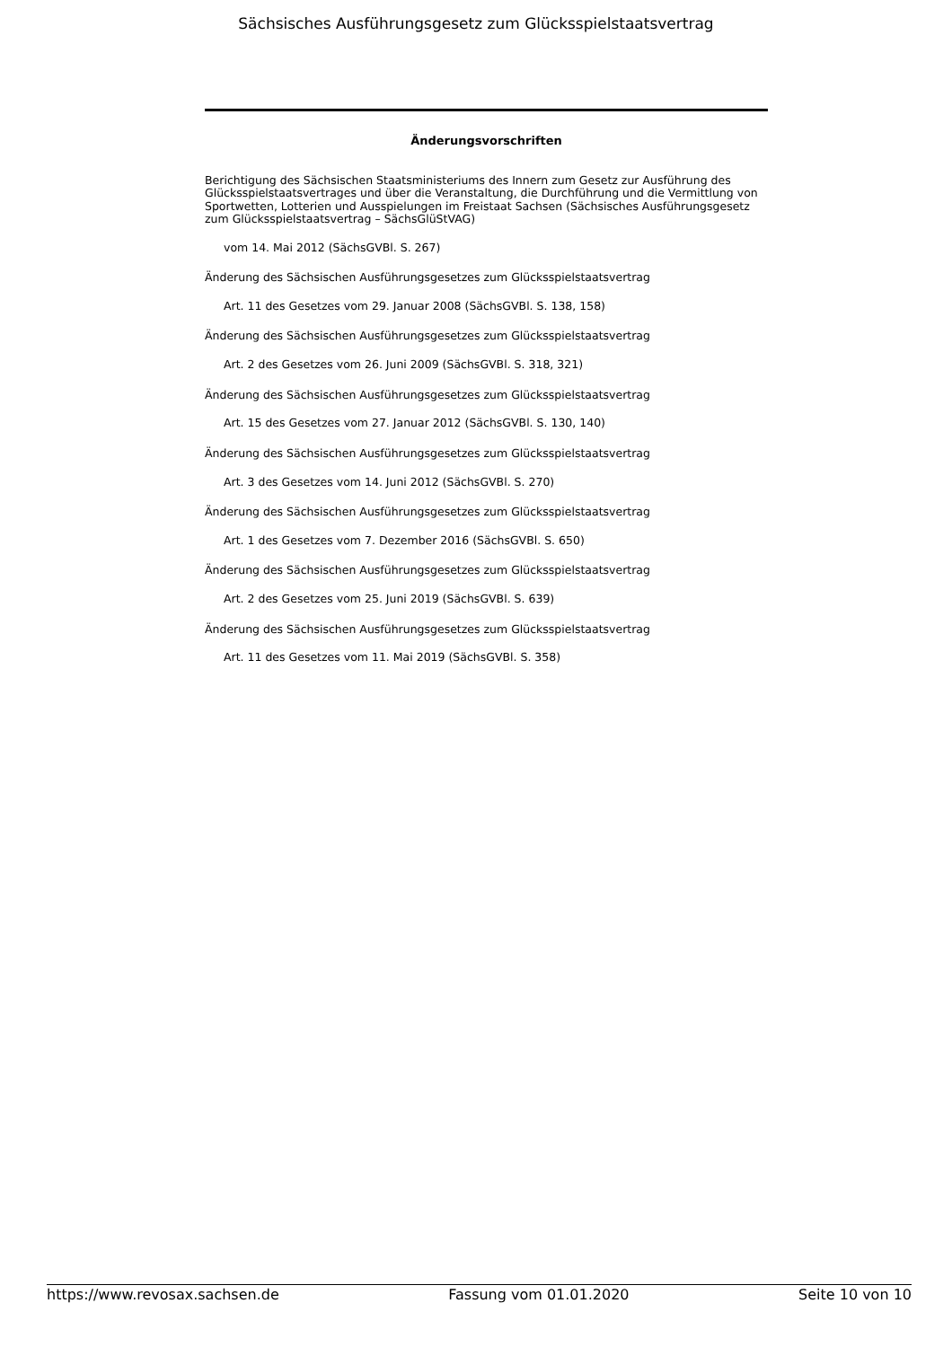Sächsisches Ausführungsgesetz zum Glücksspielstaatsvertrag
Änderungsvorschriften
Berichtigung des Sächsischen Staatsministeriums des Innern zum Gesetz zur Ausführung des Glücksspielstaatsvertrages und über die Veranstaltung, die Durchführung und die Vermittlung von Sportwetten, Lotterien und Ausspielungen im Freistaat Sachsen (Sächsisches Ausführungsgesetz zum Glücksspielstaatsvertrag – SächsGlüStVAG)
vom 14. Mai 2012 (SächsGVBl. S. 267)
Änderung des Sächsischen Ausführungsgesetzes zum Glücksspielstaatsvertrag
Art. 11 des Gesetzes vom 29. Januar 2008 (SächsGVBl. S. 138, 158)
Änderung des Sächsischen Ausführungsgesetzes zum Glücksspielstaatsvertrag
Art. 2 des Gesetzes vom 26. Juni 2009 (SächsGVBl. S. 318, 321)
Änderung des Sächsischen Ausführungsgesetzes zum Glücksspielstaatsvertrag
Art. 15 des Gesetzes vom 27. Januar 2012 (SächsGVBl. S. 130, 140)
Änderung des Sächsischen Ausführungsgesetzes zum Glücksspielstaatsvertrag
Art. 3 des Gesetzes vom 14. Juni 2012 (SächsGVBl. S. 270)
Änderung des Sächsischen Ausführungsgesetzes zum Glücksspielstaatsvertrag
Art. 1 des Gesetzes vom 7. Dezember 2016 (SächsGVBl. S. 650)
Änderung des Sächsischen Ausführungsgesetzes zum Glücksspielstaatsvertrag
Art. 2 des Gesetzes vom 25. Juni 2019 (SächsGVBl. S. 639)
Änderung des Sächsischen Ausführungsgesetzes zum Glücksspielstaatsvertrag
Art. 11 des Gesetzes vom 11. Mai 2019 (SächsGVBl. S. 358)
https://www.revosax.sachsen.de Fassung vom 01.01.2020 Seite 10 von 10